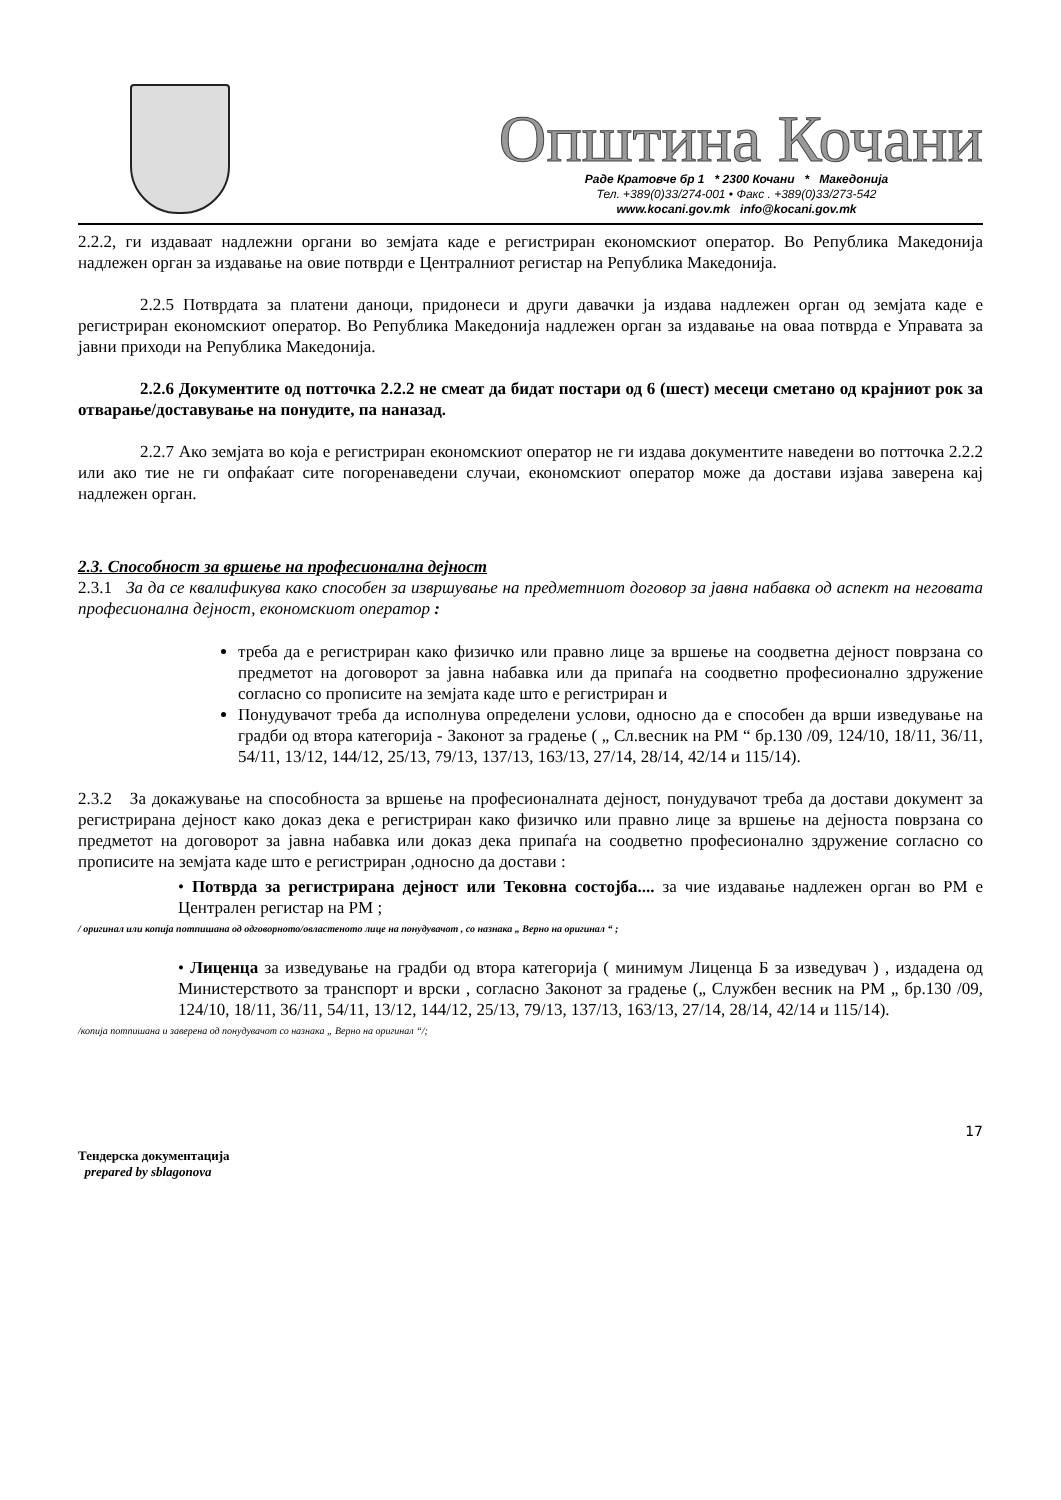Општина Кочани
Раде Кратовче бр 1 * 2300 Кочани * Македонија
Тел. +389(0)33/274-001 • Факс . +389(0)33/273-542
www.kocani.gov.mk info@kocani.gov.mk
2.2.2, ги издаваат надлежни органи во земјата каде е регистриран економскиот оператор. Во Република Македонија надлежен орган за издавање на овие потврди е Централниот регистар на Република Македонија.
2.2.5 Потврдата за платени даноци, придонеси и други давачки ја издава надлежен орган од земјата каде е регистриран економскиот оператор. Во Република Македонија надлежен орган за издавање на оваа потврда е Управата за јавни приходи на Република Македонија.
2.2.6 Документите од потточка 2.2.2 не смеат да бидат постари од 6 (шест) месеци сметано од крајниот рок за отварање/доставување на понудите, па наназад.
2.2.7 Ако земјата во која е регистриран економскиот оператор не ги издава документите наведени во потточка 2.2.2 или ако тие не ги опфаќаат сите погоренаведени случаи, економскиот оператор може да достави изјава заверена кај надлежен орган.
2.3. Способност за вршење на професионална дејност
2.3.1 За да се квалификува како способен за извршување на предметниот договор за јавна набавка од аспект на неговата професионална дејност, економскиот оператор :
треба да е регистриран како физичко или правно лице за вршење на соодветна дејност поврзана со предметот на договорот за јавна набавка или да припаѓа на соодветно професионално здружение согласно со прописите на земјата каде што е регистриран и
Понудувачот треба да исполнува определени услови, односно да е способен да врши изведување на градби од втора категорија - Законот за градење ( „ Сл.весник на РМ “ бр.130 /09, 124/10, 18/11, 36/11, 54/11, 13/12, 144/12, 25/13, 79/13, 137/13, 163/13, 27/14, 28/14, 42/14 и 115/14).
2.3.2 За докажување на способноста за вршење на професионалната дејност, понудувачот треба да достави документ за регистрирана дејност како доказ дека е регистриран како физичко или правно лице за вршење на дејноста поврзана со предметот на договорот за јавна набавка или доказ дека припаѓа на соодветно професионално здружение согласно со прописите на земјата каде што е регистриран ,односно да достави :
• Потврда за регистрирана дејност или Тековна состојба.... за чие издавање надлежен орган во РМ е Централен регистар на РМ ;
/ оригинал или копија потпишана од одговорното/овластеното лице на понудувачот , со назнака „ Верно на оригинал “ ;
• Лиценца за изведување на градби од втора категорија ( минимум Лиценца Б за изведувач ) , издадена од Министерството за транспорт и врски , согласно Законот за градење („ Службен весник на РМ „ бр.130 /09, 124/10, 18/11, 36/11, 54/11, 13/12, 144/12, 25/13, 79/13, 137/13, 163/13, 27/14, 28/14, 42/14 и 115/14).
/копија потпишана и заверена од понудувачот со назнака „ Верно на оригинал “/;
17
Тендерска документација
prepared by sblagonova